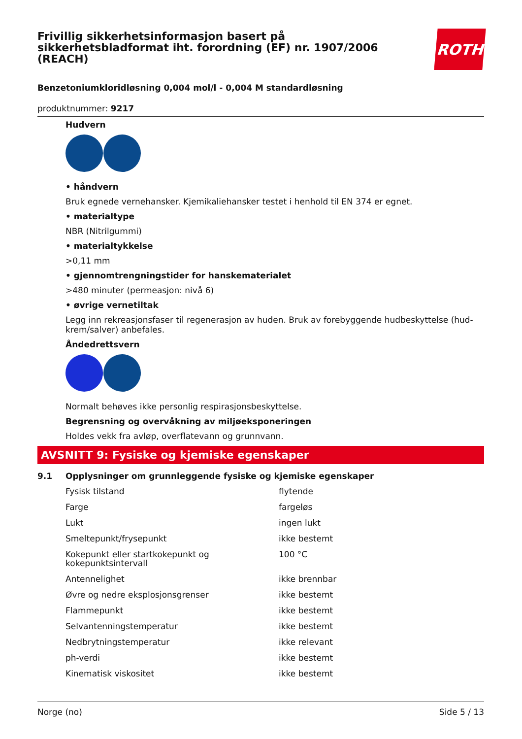Frivillig sikkerhetsinformasjon basert på
sikkerhetsbladformat iht. forordning (EF) nr. 1907/2006
(REACH)
ROTH
Benzetoniumkloridløsning 0,004 mol/l - 0,004 M standardløsning
produktnummer: 9217
Hudvern
• håndvern
Bruk egnede vernehansker. Kjemikaliehansker testet i henhold til EN 374 er egnet.
• materialtype
NBR (Nitrilgummi)
• materialtykkelse
>0,11 mm
• gjennomtrengningstider for hanskematerialet
>480 minuter (permeasjon: nivå 6)
• øvrige vernetiltak
Legg inn rekreasjonsfaser til regenerasjon av huden. Bruk av forebyggende hudbeskyttelse (hud-krem/salver) anbefales.
Åndedrettsvern
Normalt behøves ikke personlig respirasjonsbeskyttelse.
Begrensning og overvåkning av miljøeksponeringen
Holdes vekk fra avløp, overflatevann og grunnvann.
AVSNITT 9: Fysiske og kjemiske egenskaper
9.1 Opplysninger om grunnleggende fysiske og kjemiske egenskaper
| Fysisk tilstand | flytende |
| Farge | fargeløs |
| Lukt | ingen lukt |
| Smeltepunkt/frysepunkt | ikke bestemt |
| Kokepunkt eller startkokepunkt og kokepunktsintervall | 100 °C |
| Antennelighet | ikke brennbar |
| Øvre og nedre eksplosjonsgrenser | ikke bestemt |
| Flammepunkt | ikke bestemt |
| Selvantenningstemperatur | ikke bestemt |
| Nedbrytningstemperatur | ikke relevant |
| ph-verdi | ikke bestemt |
| Kinematisk viskositet | ikke bestemt |
Norge (no) Side 5 / 13